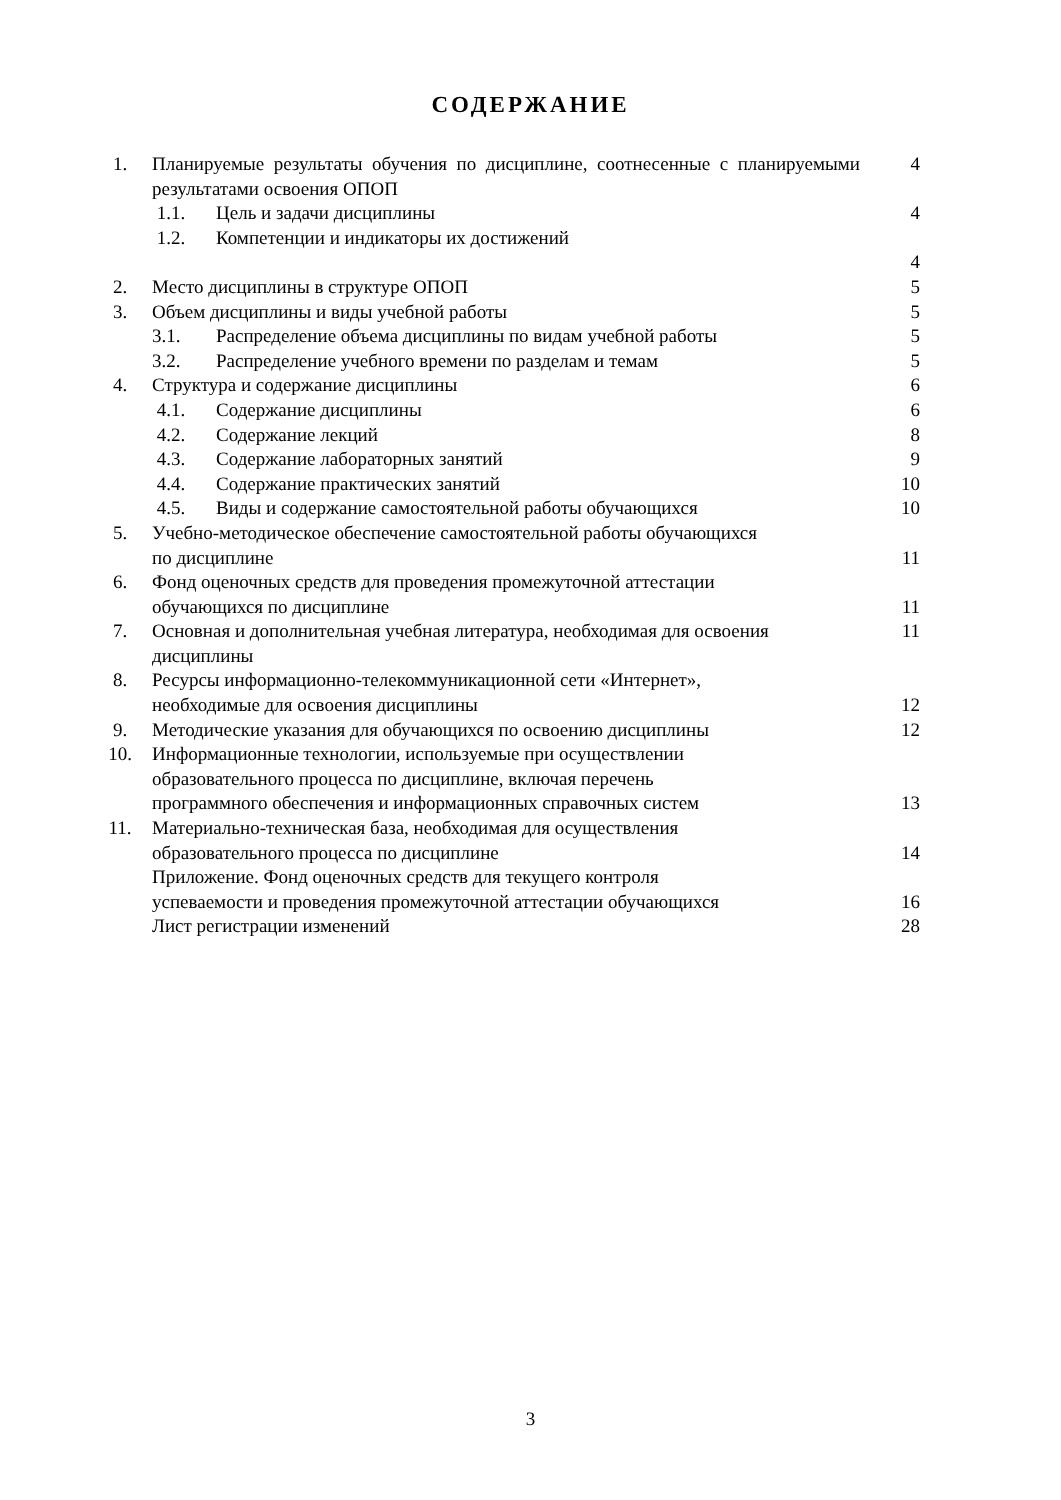СОДЕРЖАНИЕ
| 1. | Планируемые результаты обучения по дисциплине, соотнесенные с планируемыми результатами освоения ОПОП | 4 |
| | 1.1. Цель и задачи дисциплины | 4 |
| | 1.2. Компетенции и индикаторы их достижений | 4 |
| 2. | Место дисциплины в структуре ОПОП | 5 |
| 3. | Объем дисциплины и виды учебной работы | 5 |
| | 3.1. Распределение объема дисциплины по видам учебной работы | 5 |
| | 3.2. Распределение учебного времени по разделам и темам | 5 |
| 4. | Структура и содержание дисциплины | 6 |
| | 4.1. Содержание дисциплины | 6 |
| | 4.2. Содержание лекций | 8 |
| | 4.3. Содержание лабораторных занятий | 9 |
| | 4.4. Содержание практических занятий | 10 |
| | 4.5. Виды и содержание самостоятельной работы обучающихся | 10 |
| 5. | Учебно-методическое обеспечение самостоятельной работы обучающихся по дисциплине | 11 |
| 6. | Фонд оценочных средств для проведения промежуточной аттестации обучающихся по дисциплине | 11 |
| 7. | Основная и дополнительная учебная литература, необходимая для освоения дисциплины | 11 |
| 8. | Ресурсы информационно-телекоммуникационной сети «Интернет», необходимые для освоения дисциплины | 12 |
| 9. | Методические указания для обучающихся по освоению дисциплины | 12 |
| 10. | Информационные технологии, используемые при осуществлении образовательного процесса по дисциплине, включая перечень программного обеспечения и информационных справочных систем | 13 |
| 11. | Материально-техническая база, необходимая для осуществления образовательного процесса по дисциплине | 14 |
| | Приложение. Фонд оценочных средств для текущего контроля успеваемости и проведения промежуточной аттестации обучающихся | 16 |
| | Лист регистрации изменений | 28 |
3